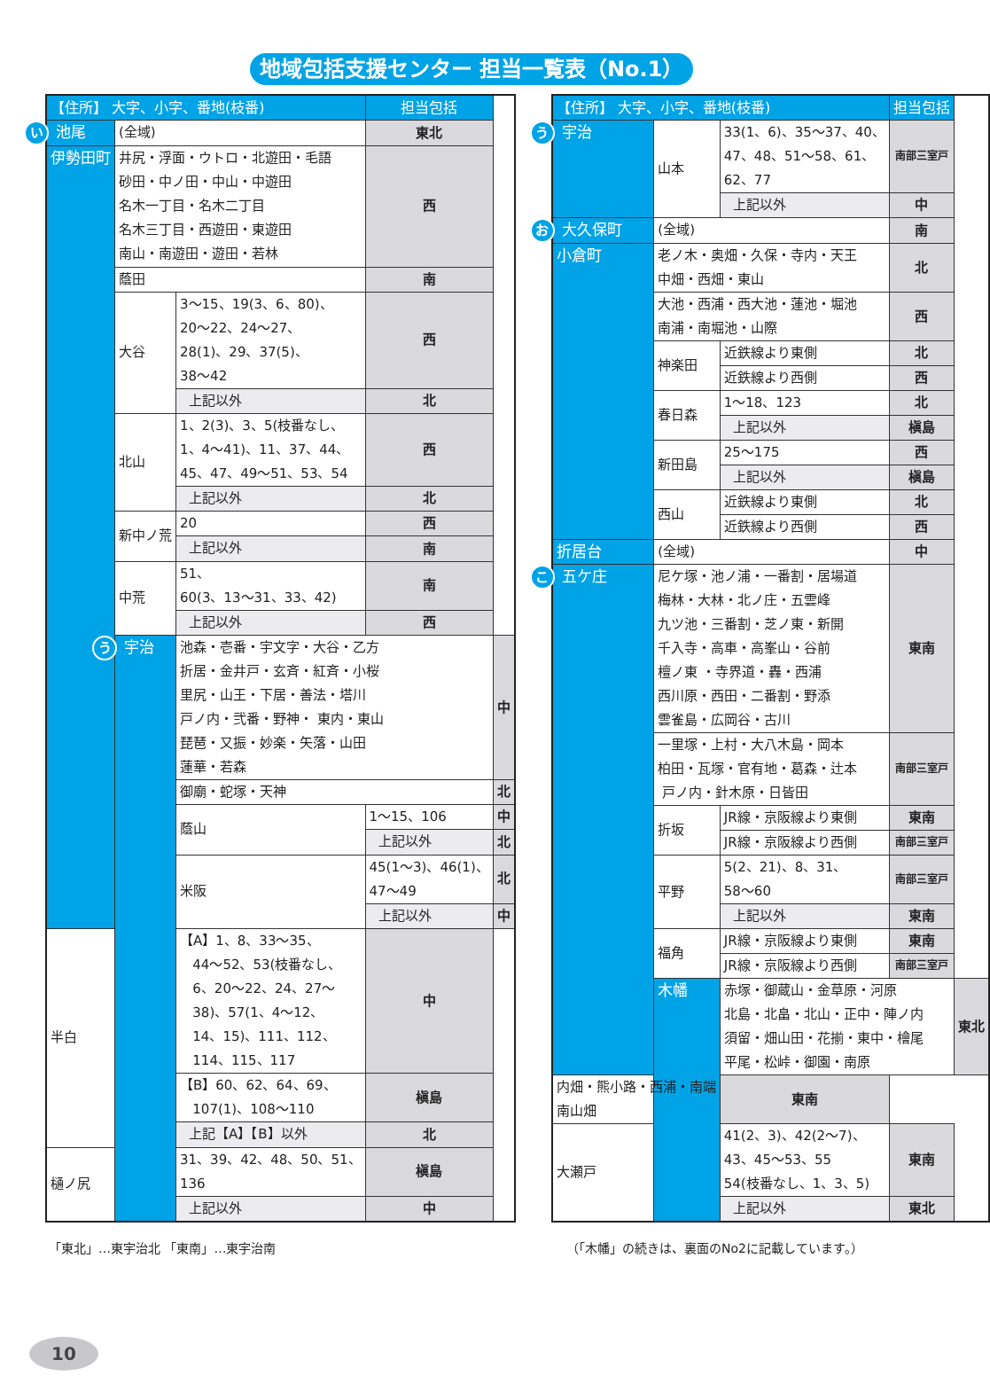地域包括支援センター 担当一覧表（No.1）
| 【住所】 大字、小字、番地(枝番) | | | 担当包括 | |
| --- | --- | --- | --- | --- |
| い 池尾 | (全域) | | 東北 | |
| 伊勢田町 | 井尻・浮面・ウトロ・北遊田・毛語 砂田・中ノ田・中山・中遊田 名木一丁目・名木二丁目 名木三丁目・西遊田・東遊田 南山・南遊田・遊田・若林 | | 西 | |
| | 蔭田 | | 南 | |
| | 大谷 | 3〜15、19(3、6、80)、 20〜22、24〜27、 28(1)、29、37(5)、 38〜42 | 西 | |
| | | 上記以外 | 北 | |
| | 北山 | 1、2(3)、3、5(枝番なし、 1、4〜41)、11、37、44、 45、47、49〜51、53、54 | 西 | |
| | | 上記以外 | 北 | |
| | 新中ノ荒 | 20 | 西 | |
| | | 上記以外 | 南 | |
| | 中荒 | 51、 60(3、13〜31、33、42) | 南 | |
| | | 上記以外 | 西 | |
| | う 宇治 | 池森・壱番・宇文字・大谷・乙方 折居・金井戸・玄斉・紅斉・小桜 里尻・山王・下居・善法・塔川 戸ノ内・弐番・野神・ 東内・東山 琵琶・又振・妙楽・矢落・山田 蓮華・若森 | | 中 |
| | | 御廟・蛇塚・天神 | | 北 |
| | | 蔭山 | 1〜15、106 | 中 |
| | | | 上記以外 | 北 |
| | | 米阪 | 45(1〜3)、46(1)、 47〜49 | 北 |
| | | | 上記以外 | 中 |
| 半白 | | 【A】1、8、33〜35、 44〜52、53(枝番なし、 6、20〜22、24、27〜 38)、57(1、4〜12、 14、15)、111、112、 114、115、117 | 中 | |
| | | 【B】60、62、64、69、 107(1)、108〜110 | 槇島 | |
| | | 上記【A】【B】以外 | 北 | |
| 樋ノ尻 | | 31、39、42、48、50、51、 136 | 槇島 | |
| | | 上記以外 | 中 | |
| 【住所】 大字、小字、番地(枝番) | | | 担当包括 | |
| --- | --- | --- | --- | --- |
| う 宇治 | 山本 | 33(1、6)、35〜37、40、 47、48、51〜58、61、 62、77 | 南部三室戸 | |
| | | 上記以外 | 中 | |
| お 大久保町 | (全域) | | 南 | |
| 小倉町 | 老ノ木・奥畑・久保・寺内・天王 中畑・西畑・東山 | | 北 | |
| | 大池・西浦・西大池・蓮池・堀池 南浦・南堀池・山際 | | 西 | |
| | 神楽田 | 近鉄線より東側 | 北 | |
| | | 近鉄線より西側 | 西 | |
| | 春日森 | 1〜18、123 | 北 | |
| | | 上記以外 | 槇島 | |
| | 新田島 | 25〜175 | 西 | |
| | | 上記以外 | 槇島 | |
| | 西山 | 近鉄線より東側 | 北 | |
| | | 近鉄線より西側 | 西 | |
| 折居台 | (全域) | | 中 | |
| こ 五ケ庄 | 尼ケ塚・池ノ浦・一番割・居場道 梅林・大林・北ノ庄・五雲峰 九ツ池・三番割・芝ノ東・新開 千入寺・高車・高峯山・谷前 檀ノ東 ・寺界道・轟・西浦 西川原・西田・二番割・野添 雲雀島・広岡谷・古川 | | 東南 | |
| | 一里塚・上村・大八木島・岡本 柏田・瓦塚・官有地・葛森・辻本 戸ノ内・針木原・日皆田 | | 南部三室戸 | |
| | 折坂 | JR線・京阪線より東側 | 東南 | |
| | | JR線・京阪線より西側 | 南部三室戸 | |
| | 平野 | 5(2、21)、8、31、 58〜60 | 南部三室戸 | |
| | | 上記以外 | 東南 | |
| | 福角 | JR線・京阪線より東側 | 東南 | |
| | | JR線・京阪線より西側 | 南部三室戸 | |
| | 木幡 | 赤塚・御蔵山・金草原・河原 北島・北畠・北山・正中・陣ノ内 須留・畑山田・花揃・東中・檜尾 平尾・松峠・御園・南原 | | 東北 |
| 内畑・熊小路・西浦・南端 南山畑 | | 東南 | | |
| 大瀬戸 | | 41(2、3)、42(2〜7)、 43、45〜53、55 54(枝番なし、1、3、5) | 東南 | |
| | | 上記以外 | 東北 | |
「東北」…東宇治北 「東南」…東宇治南 （「木幡」の続きは、裏面のNo2に記載しています。）
10